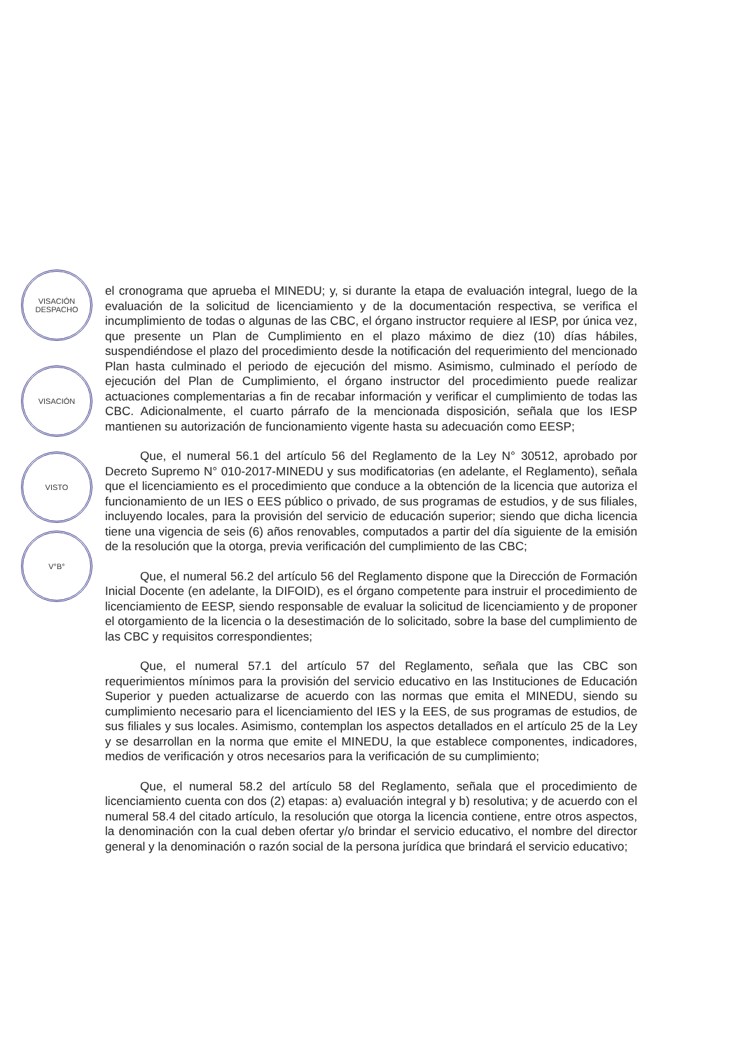VISACIÓN
DESPACHO
VISACIÓN
VISTO
V°B°
el cronograma que aprueba el MINEDU; y, si durante la etapa de evaluación integral, luego de la evaluación de la solicitud de licenciamiento y de la documentación respectiva, se verifica el incumplimiento de todas o algunas de las CBC, el órgano instructor requiere al IESP, por única vez, que presente un Plan de Cumplimiento en el plazo máximo de diez (10) días hábiles, suspendiéndose el plazo del procedimiento desde la notificación del requerimiento del mencionado Plan hasta culminado el periodo de ejecución del mismo. Asimismo, culminado el período de ejecución del Plan de Cumplimiento, el órgano instructor del procedimiento puede realizar actuaciones complementarias a fin de recabar información y verificar el cumplimiento de todas las CBC. Adicionalmente, el cuarto párrafo de la mencionada disposición, señala que los IESP mantienen su autorización de funcionamiento vigente hasta su adecuación como EESP;
Que, el numeral 56.1 del artículo 56 del Reglamento de la Ley N° 30512, aprobado por Decreto Supremo N° 010-2017-MINEDU y sus modificatorias (en adelante, el Reglamento), señala que el licenciamiento es el procedimiento que conduce a la obtención de la licencia que autoriza el funcionamiento de un IES o EES público o privado, de sus programas de estudios, y de sus filiales, incluyendo locales, para la provisión del servicio de educación superior; siendo que dicha licencia tiene una vigencia de seis (6) años renovables, computados a partir del día siguiente de la emisión de la resolución que la otorga, previa verificación del cumplimiento de las CBC;
Que, el numeral 56.2 del artículo 56 del Reglamento dispone que la Dirección de Formación Inicial Docente (en adelante, la DIFOID), es el órgano competente para instruir el procedimiento de licenciamiento de EESP, siendo responsable de evaluar la solicitud de licenciamiento y de proponer el otorgamiento de la licencia o la desestimación de lo solicitado, sobre la base del cumplimiento de las CBC y requisitos correspondientes;
Que, el numeral 57.1 del artículo 57 del Reglamento, señala que las CBC son requerimientos mínimos para la provisión del servicio educativo en las Instituciones de Educación Superior y pueden actualizarse de acuerdo con las normas que emita el MINEDU, siendo su cumplimiento necesario para el licenciamiento del IES y la EES, de sus programas de estudios, de sus filiales y sus locales. Asimismo, contemplan los aspectos detallados en el artículo 25 de la Ley y se desarrollan en la norma que emite el MINEDU, la que establece componentes, indicadores, medios de verificación y otros necesarios para la verificación de su cumplimiento;
Que, el numeral 58.2 del artículo 58 del Reglamento, señala que el procedimiento de licenciamiento cuenta con dos (2) etapas: a) evaluación integral y b) resolutiva; y de acuerdo con el numeral 58.4 del citado artículo, la resolución que otorga la licencia contiene, entre otros aspectos, la denominación con la cual deben ofertar y/o brindar el servicio educativo, el nombre del director general y la denominación o razón social de la persona jurídica que brindará el servicio educativo;